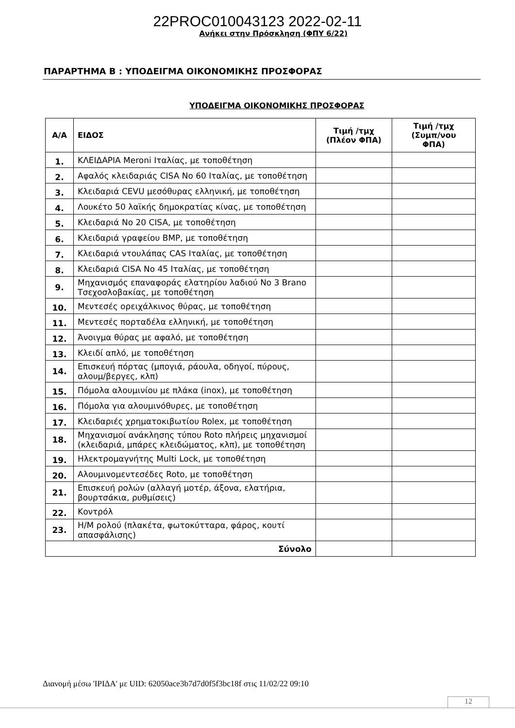22PROC010043123 2022-02-11
Ανήκει στην Πρόσκληση (ΦΠΥ 6/22)
ΠΑΡΑΡΤΗΜΑ Β : ΥΠΟΔΕΙΓΜΑ ΟΙΚΟΝΟΜΙΚΗΣ ΠΡΟΣΦΟΡΑΣ
ΥΠΟΔΕΙΓΜΑ ΟΙΚΟΝΟΜΙΚΗΣ ΠΡΟΣΦΟΡΑΣ
| Α/Α | ΕΙΔΟΣ | Τιμή /τμχ (Πλέον ΦΠΑ) | Τιμή /τμχ (Συμπ/νου ΦΠΑ) |
| --- | --- | --- | --- |
| 1. | ΚΛΕΙΔΑΡΙΑ Meroni Ιταλίας, με τοποθέτηση | | |
| 2. | Αφαλός κλειδαριάς CISA No 60 Ιταλίας, με τοποθέτηση | | |
| 3. | Κλειδαριά CEVU μεσόθυρας ελληνική, με τοποθέτηση | | |
| 4. | Λουκέτο 50 λαϊκής δημοκρατίας κίνας, με τοποθέτηση | | |
| 5. | Κλειδαριά No 20 CISA, με τοποθέτηση | | |
| 6. | Κλειδαριά γραφείου BMP, με τοποθέτηση | | |
| 7. | Κλειδαριά ντουλάπας CAS Ιταλίας, με τοποθέτηση | | |
| 8. | Κλειδαριά CISA No 45 Ιταλίας, με τοποθέτηση | | |
| 9. | Μηχανισμός επαναφοράς ελατηρίου λαδιού No 3 Brano Τσεχοσλοβακίας, με τοποθέτηση | | |
| 10. | Μεντεσές ορειχάλκινος θύρας, με τοποθέτηση | | |
| 11. | Μεντεσές πορταδέλα ελληνική, με τοποθέτηση | | |
| 12. | Άνοιγμα θύρας με αφαλό, με τοποθέτηση | | |
| 13. | Κλειδί απλό, με τοποθέτηση | | |
| 14. | Επισκευή πόρτας (μπογιά, ράουλα, οδηγοί, πύρους, αλουμ/βεργες, κλπ) | | |
| 15. | Πόμολα αλουμινίου με πλάκα (inox), με τοποθέτηση | | |
| 16. | Πόμολα για αλουμινόθυρες, με τοποθέτηση | | |
| 17. | Κλειδαριές χρηματοκιβωτίου Rolex, με τοποθέτηση | | |
| 18. | Μηχανισμοί ανάκλησης τύπου Roto πλήρεις μηχανισμοί (κλειδαριά, μπάρες κλειδώματος, κλπ), με τοποθέτηση | | |
| 19. | Ηλεκτρομαγνήτης Multi Lock, με τοποθέτηση | | |
| 20. | Αλουμινομεντεσέδες Roto, με τοποθέτηση | | |
| 21. | Επισκευή ρολών (αλλαγή μοτέρ, άξονα, ελατήρια, βουρτσάκια, ρυθμίσεις) | | |
| 22. | Κοντρόλ | | |
| 23. | Η/Μ ρολού (πλακέτα, φωτοκύτταρα, φάρος, κουτί απασφάλισης) | | |
| Σύνολο | | | |
Διανομή μέσω 'ΙΡΙΔΑ' με UID: 62050ace3b7d7d0f5f3bc18f στις 11/02/22 09:10
12